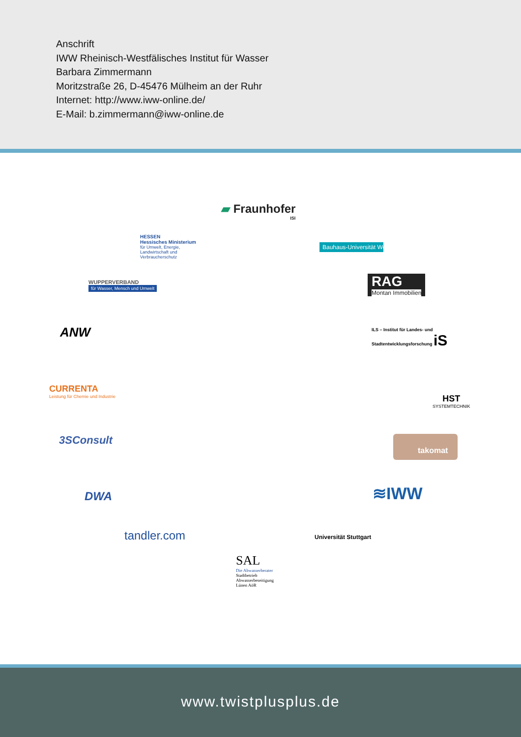Anschrift
IWW Rheinisch-Westfälisches Institut für Wasser
Barbara Zimmermann
Moritzstraße 26, D-45476 Mülheim an der Ruhr
Internet: http://www.iww-online.de/
E-Mail: b.zimmermann@iww-online.de
▰ Fraunhofer
ISI
HESSEN
Hessisches Ministerium
für Umwelt, Energie,
Landwirtschaft und
Verbraucherschutz
Bauhaus-Universität Weimar
WUPPERVERBAND
für Wasser, Mensch und Umwelt
RAG
Montan Immobilien
ANW
ILS – Institut für Landes- und
Stadtentwicklungsforschung iS
CURRENTA
Leistung für Chemie und Industrie
HST
SYSTEMTECHNIK
3SConsult takomat
DWA ≋IWW
tandler.com Universität Stuttgart
SAL
Die Abwasserberater
Stadtbetrieb
Abwasserbeseitigung
Lünen AöR
www.twistplusplus.de